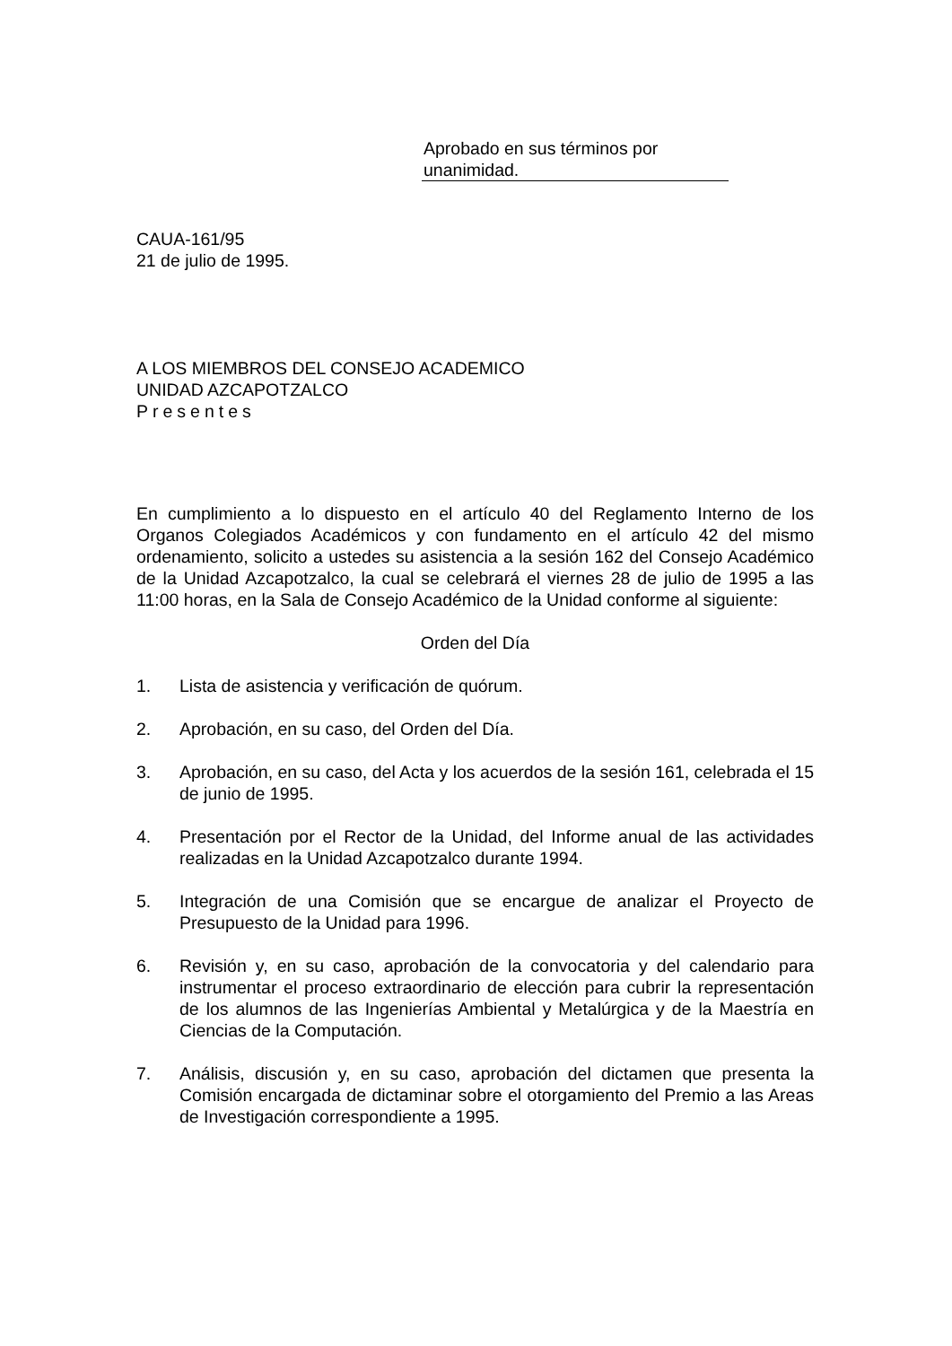Aprobado en sus términos por
unanimidad.
CAUA-161/95
21 de julio de 1995.
A LOS MIEMBROS DEL CONSEJO ACADEMICO
UNIDAD AZCAPOTZALCO
Presentes
En cumplimiento a lo dispuesto en el artículo 40 del Reglamento Interno de los Organos Colegiados Académicos y con fundamento en el artículo 42 del mismo ordenamiento, solicito a ustedes su asistencia a la sesión 162 del Consejo Académico de la Unidad Azcapotzalco, la cual se celebrará el viernes 28 de julio de 1995 a las 11:00 horas, en la Sala de Consejo Académico de la Unidad conforme al siguiente:
Orden del Día
1. Lista de asistencia y verificación de quórum.
2. Aprobación, en su caso, del Orden del Día.
3. Aprobación, en su caso, del Acta y los acuerdos de la sesión 161, celebrada el 15 de junio de 1995.
4. Presentación por el Rector de la Unidad, del Informe anual de las actividades realizadas en la Unidad Azcapotzalco durante 1994.
5. Integración de una Comisión que se encargue de analizar el Proyecto de Presupuesto de la Unidad para 1996.
6. Revisión y, en su caso, aprobación de la convocatoria y del calendario para instrumentar el proceso extraordinario de elección para cubrir la representación de los alumnos de las Ingenierías Ambiental y Metalúrgica y de la Maestría en Ciencias de la Computación.
7. Análisis, discusión y, en su caso, aprobación del dictamen que presenta la Comisión encargada de dictaminar sobre el otorgamiento del Premio a las Areas de Investigación correspondiente a 1995.